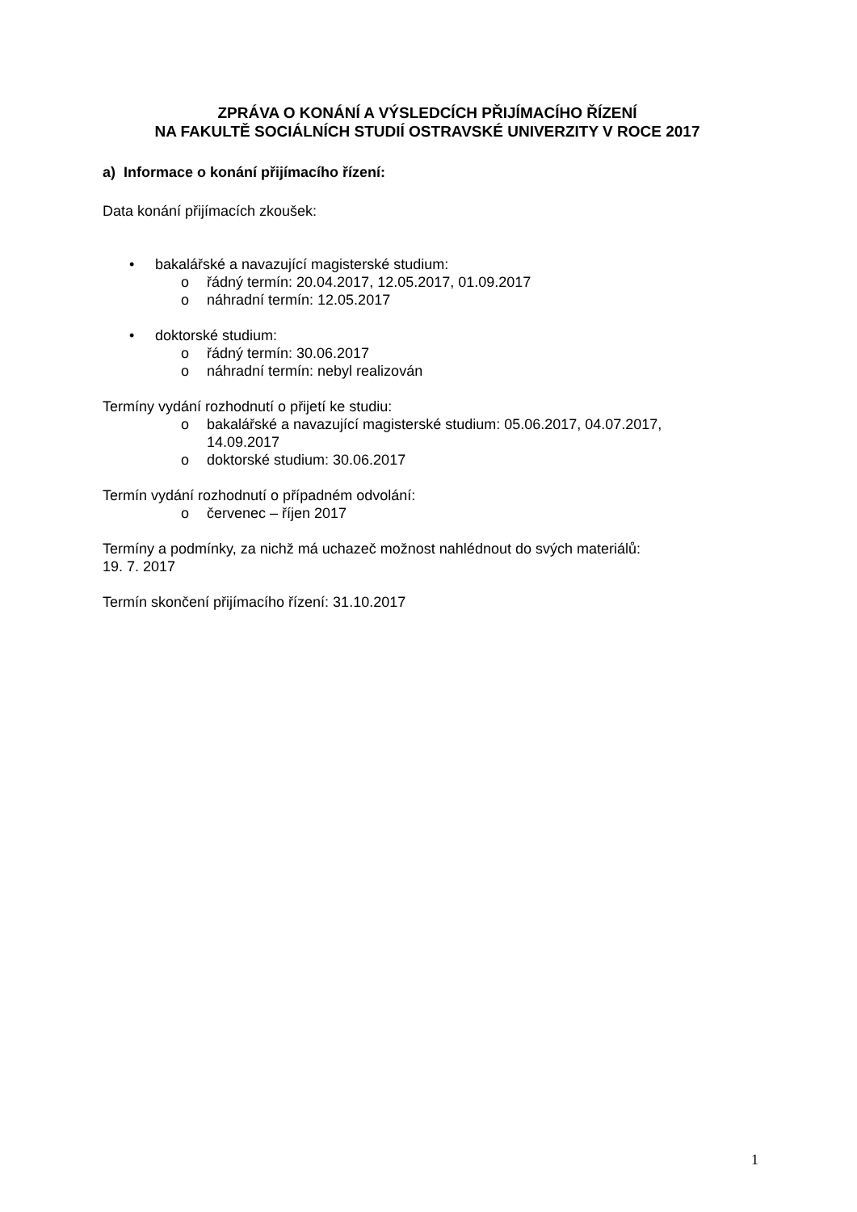ZPRÁVA O KONÁNÍ A VÝSLEDCÍCH PŘIJÍMACÍHO ŘÍZENÍ
NA FAKULTĚ SOCIÁLNÍCH STUDIÍ OSTRAVSKÉ UNIVERZITY V ROCE 2017
a) Informace o konání přijímacího řízení:
Data konání přijímacích zkoušek:
• bakalářské a navazující magisterské studium:
o řádný termín: 20.04.2017, 12.05.2017, 01.09.2017
o náhradní termín: 12.05.2017
• doktorské studium:
o řádný termín: 30.06.2017
o náhradní termín: nebyl realizován
Termíny vydání rozhodnutí o přijetí ke studiu:
o bakalářské a navazující magisterské studium: 05.06.2017, 04.07.2017,
14.09.2017
o doktorské studium: 30.06.2017
Termín vydání rozhodnutí o případném odvolání:
o červenec – říjen 2017
Termíny a podmínky, za nichž má uchazeč možnost nahlédnout do svých materiálů:
19. 7. 2017
Termín skončení přijímacího řízení: 31.10.2017
1